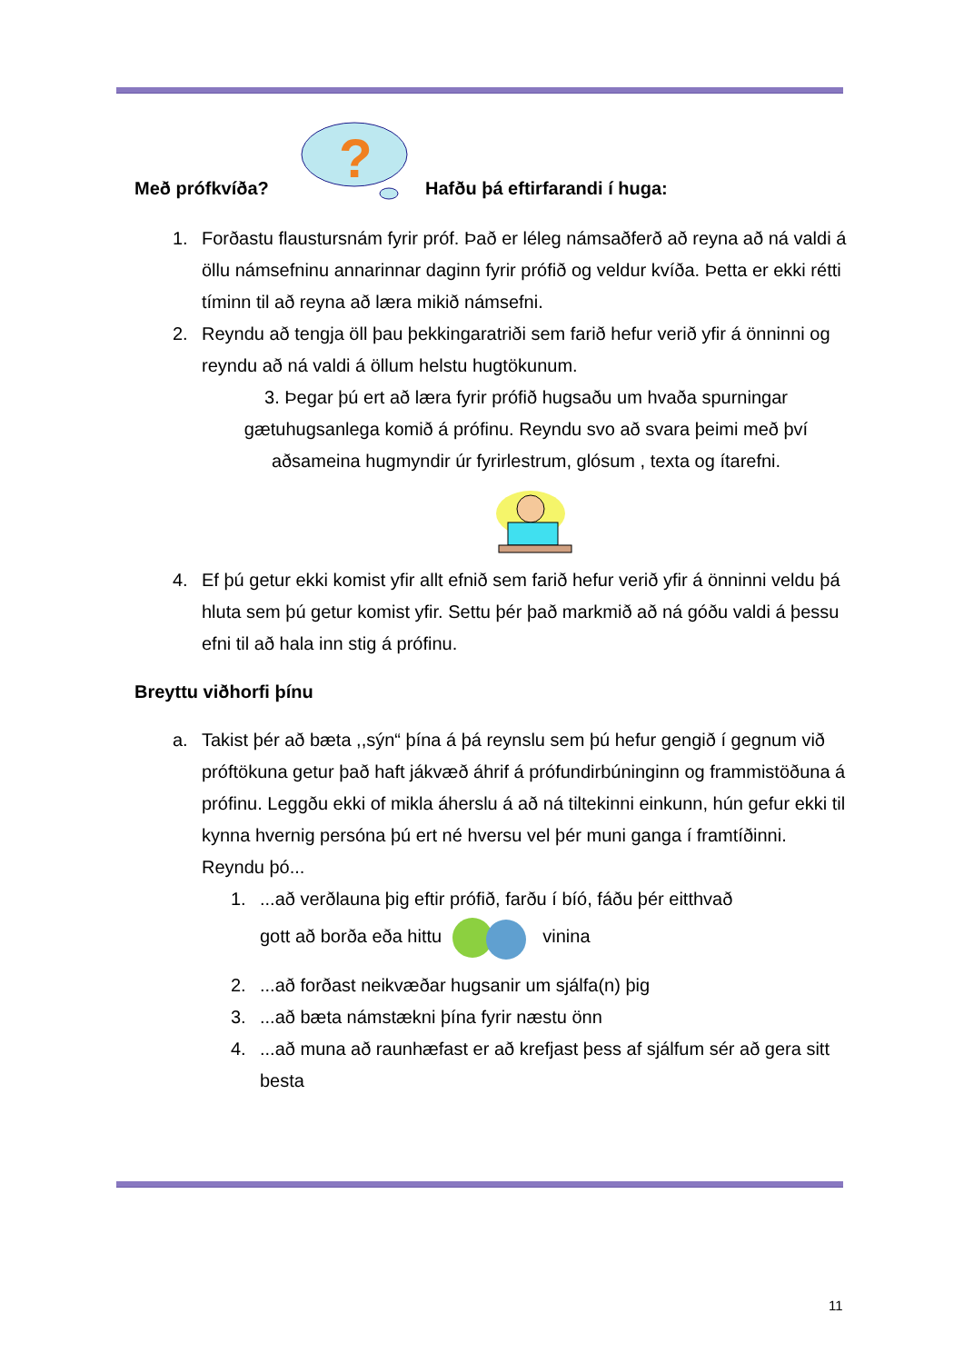Með prófkvíða?
?
Hafðu þá eftirfarandi í huga:
1. Forðastu flaustursnám fyrir próf. Það er léleg námsaðferð að reyna að ná valdi á öllu námsefninu annarinnar daginn fyrir prófið og veldur kvíða. Þetta er ekki rétti tíminn til að reyna að læra mikið námsefni.
2. Reyndu að tengja öll þau þekkingaratriði sem farið hefur verið yfir á önninni og reyndu að ná valdi á öllum helstu hugtökunum.
3. Þegar þú ert að læra fyrir prófið hugsaðu um hvaða spurningar gætuhugsanlega komið á prófinu. Reyndu svo að svara þeimi með því aðsameina hugmyndir úr fyrirlestrum, glósum , texta og ítarefni.
4. Ef þú getur ekki komist yfir allt efnið sem farið hefur verið yfir á önninni veldu þá hluta sem þú getur komist yfir. Settu þér það markmið að ná góðu valdi á þessu efni til að hala inn stig á prófinu.
Breyttu viðhorfi þínu
a. Takist þér að bæta ,,sýn“ þína á þá reynslu sem þú hefur gengið í gegnum við próftökuna getur það haft jákvæð áhrif á prófundirbúninginn og frammistöðuna á prófinu. Leggðu ekki of mikla áherslu á að ná tiltekinni einkunn, hún gefur ekki til kynna hvernig persóna þú ert né hversu vel þér muni ganga í framtíðinni. Reyndu þó...
1....að verðlauna þig eftir prófið, farðu í bíó, fáðu þér eitthvað
gott að borða eða hittu vinina
2....að forðast neikvæðar hugsanir um sjálfa(n) þig
3....að bæta námstækni þína fyrir næstu önn
4....að muna að raunhæfast er að krefjast þess af sjálfum sér að gera sitt besta
11